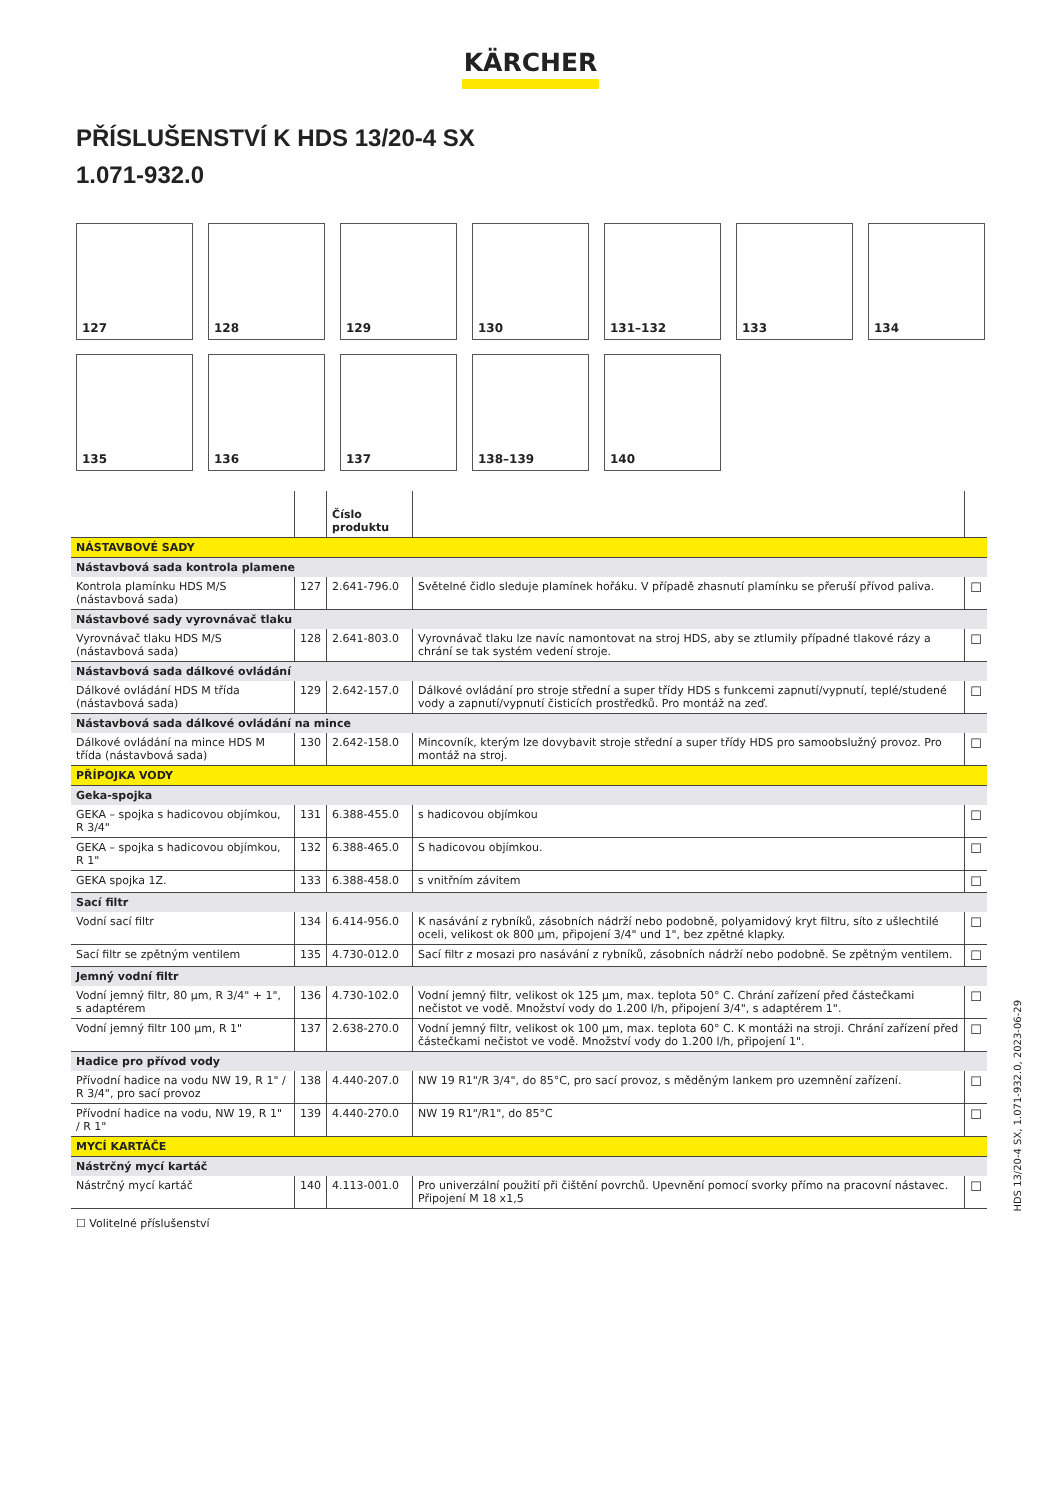KÄRCHER
PŘÍSLUŠENSTVÍ K HDS 13/20-4 SX
1.071-932.0
127
128
129
130
131–132
133
134
135
136
137
138–139
140
| | | Číslo produktu | | |
| --- | --- | --- | --- | --- |
| NÁSTAVBOVÉ SADY | | | | |
| Nástavbová sada kontrola plamene | | | | |
| Kontrola plamínku HDS M/S (nástavbová sada) | 127 | 2.641-796.0 | Světelné čidlo sleduje plamínek hořáku. V případě zhasnutí plamínku se přeruší přívod paliva. | ☐ |
| Nástavbové sady vyrovnávač tlaku | | | | |
| Vyrovnávač tlaku HDS M/S (nástavbová sada) | 128 | 2.641-803.0 | Vyrovnávač tlaku lze navíc namontovat na stroj HDS, aby se ztlumily případné tlakové rázy a chrání se tak systém vedení stroje. | ☐ |
| Nástavbová sada dálkové ovládání | | | | |
| Dálkové ovládání HDS M třída (nástavbová sada) | 129 | 2.642-157.0 | Dálkové ovládání pro stroje střední a super třídy HDS s funkcemi zapnutí/vypnutí, teplé/studené vody a zapnutí/vypnutí čisticích prostředků. Pro montáž na zeď. | ☐ |
| Nástavbová sada dálkové ovládání na mince | | | | |
| Dálkové ovládání na mince HDS M třída (nástavbová sada) | 130 | 2.642-158.0 | Mincovník, kterým lze dovybavit stroje střední a super třídy HDS pro samoobslužný provoz. Pro montáž na stroj. | ☐ |
| PŘÍPOJKA VODY | | | | |
| Geka-spojka | | | | |
| GEKA – spojka s hadicovou objímkou, R 3/4" | 131 | 6.388-455.0 | s hadicovou objímkou | ☐ |
| GEKA – spojka s hadicovou objímkou, R 1" | 132 | 6.388-465.0 | S hadicovou objímkou. | ☐ |
| GEKA spojka 1Z. | 133 | 6.388-458.0 | s vnitřním závitem | ☐ |
| Sací filtr | | | | |
| Vodní sací filtr | 134 | 6.414-956.0 | K nasávání z rybníků, zásobních nádrží nebo podobně, polyamidový kryt filtru, síto z ušlechtilé oceli, velikost ok 800 µm, připojení 3/4" und 1", bez zpětné klapky. | ☐ |
| Sací filtr se zpětným ventilem | 135 | 4.730-012.0 | Sací filtr z mosazi pro nasávání z rybníků, zásobních nádrží nebo podobně. Se zpětným ventilem. | ☐ |
| Jemný vodní filtr | | | | |
| Vodní jemný filtr, 80 µm, R 3/4" + 1", s adaptérem | 136 | 4.730-102.0 | Vodní jemný filtr, velikost ok 125 µm, max. teplota 50° C. Chrání zařízení před částečkami nečistot ve vodě. Množství vody do 1.200 l/h, připojení 3/4", s adaptérem 1". | ☐ |
| Vodní jemný filtr 100 µm, R 1" | 137 | 2.638-270.0 | Vodní jemný filtr, velikost ok 100 µm, max. teplota 60° C. K montáži na stroji. Chrání zařízení před částečkami nečistot ve vodě. Množství vody do 1.200 l/h, připojení 1". | ☐ |
| Hadice pro přívod vody | | | | |
| Přívodní hadice na vodu NW 19, R 1" / R 3/4", pro sací provoz | 138 | 4.440-207.0 | NW 19 R1"/R 3/4", do 85°C, pro sací provoz, s měděným lankem pro uzemnění zařízení. | ☐ |
| Přívodní hadice na vodu, NW 19, R 1" / R 1" | 139 | 4.440-270.0 | NW 19 R1"/R1", do 85°C | ☐ |
| MYCÍ KARTÁČE | | | | |
| Nástrčný mycí kartáč | | | | |
| Nástrčný mycí kartáč | 140 | 4.113-001.0 | Pro univerzální použití při čištění povrchů. Upevnění pomocí svorky přímo na pracovní nástavec. Připojení M 18 x1,5 | ☐ |
☐ Volitelné příslušenství
HDS 13/20-4 SX, 1.071-932.0, 2023-06-29